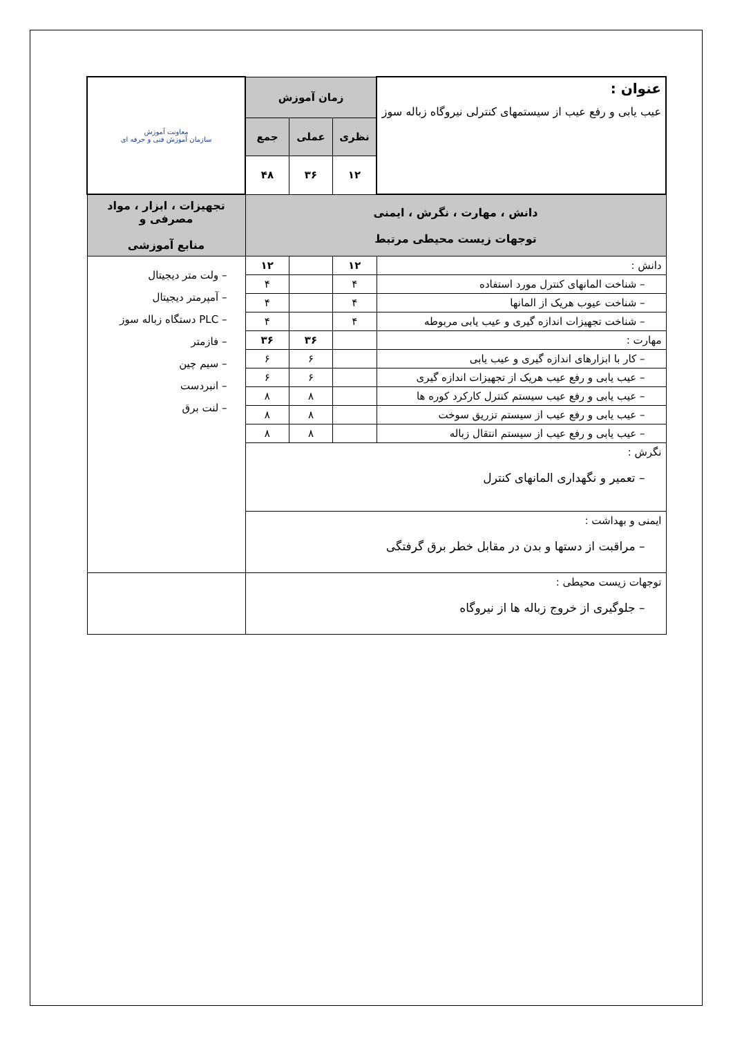| عنوان : عیب یابی و رفع عیب از سیستمهای کنترلی نیروگاه زباله سوز | زمان آموزش | | | معاونت آموزش سازمان آموزش فنی و حرفه ای |
| | نظری | عملی | جمع | |
| | ۱۲ | ۳۶ | ۴۸ | |
| دانش ، مهارت ، نگرش ، ایمنی توجهات زیست محیطی مرتبط | | | | تجهیزات ، ابزار ، مواد مصرفی و منابع آموزشی |
| دانش : | ۱۲ | | ۱۲ | – ولت متر دیجیتال – آمپرمتر دیجیتال – PLC دستگاه زباله سوز – فازمتر – سیم چین – انبردست – لنت برق |
| – شناخت المانهای کنترل مورد استفاده | ۴ | | ۴ | |
| – شناخت عیوب هریک از المانها | ۴ | | ۴ | |
| – شناخت تجهیزات اندازه گیری و عیب یابی مربوطه | ۴ | | ۴ | |
| مهارت : | | ۳۶ | ۳۶ | |
| – کار با ابزارهای اندازه گیری و عیب یابی | | ۶ | ۶ | |
| – عیب یابی و رفع عیب هریک از تجهیزات اندازه گیری | | ۶ | ۶ | |
| – عیب یابی و رفع عیب سیستم کنترل کارکرد کوره ها | | ۸ | ۸ | |
| – عیب یابی و رفع عیب از سیستم تزریق سوخت | | ۸ | ۸ | |
| – عیب یابی و رفع عیب از سیستم انتقال زباله | | ۸ | ۸ | |
| نگرش : – تعمیر و نگهداری المانهای کنترل | | | | |
| ایمنی و بهداشت : – مراقبت از دستها و بدن در مقابل خطر برق گرفتگی | | | | |
| توجهات زیست محیطی : – جلوگیری از خروج زباله ها از نیروگاه | | | | |